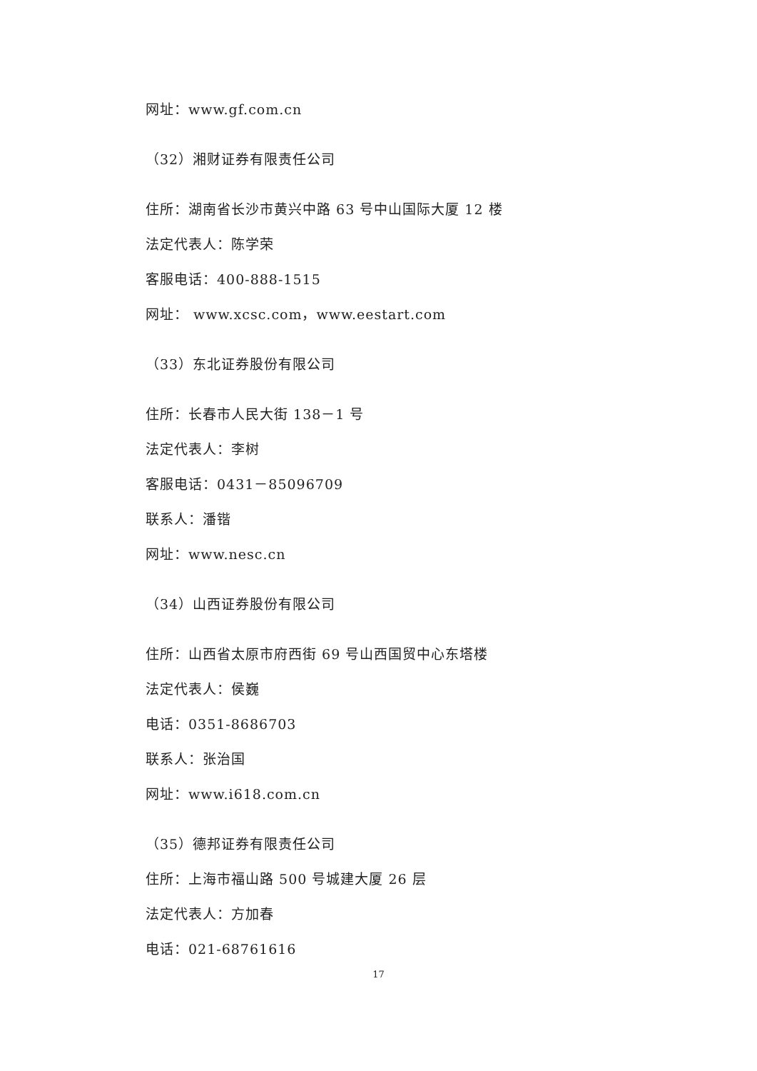网址：www.gf.com.cn
（32）湘财证券有限责任公司
住所：湖南省长沙市黄兴中路 63 号中山国际大厦 12 楼
法定代表人：陈学荣
客服电话：400-888-1515
网址： www.xcsc.com，www.eestart.com
（33）东北证券股份有限公司
住所：长春市人民大街 138－1 号
法定代表人：李树
客服电话：0431－85096709
联系人：潘锴
网址：www.nesc.cn
（34）山西证券股份有限公司
住所：山西省太原市府西街 69 号山西国贸中心东塔楼
法定代表人：侯巍
电话：0351-8686703
联系人：张治国
网址：www.i618.com.cn
（35）德邦证券有限责任公司
住所：上海市福山路 500 号城建大厦 26 层
法定代表人：方加春
电话：021-68761616
17